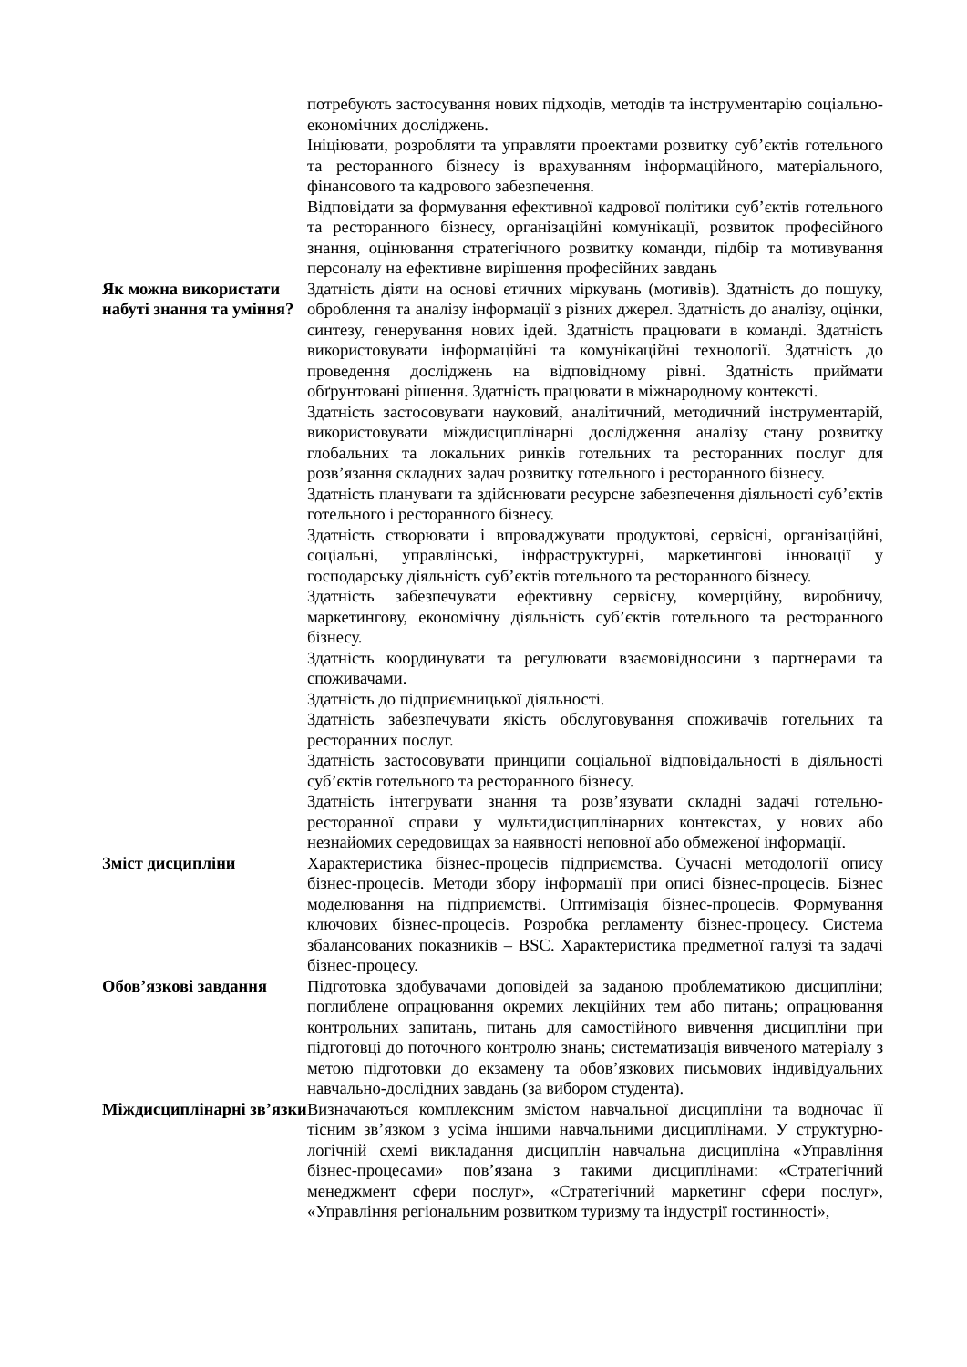| | потребують застосування нових підходів, методів та інструментарію соціально-економічних досліджень. Ініціювати, розробляти та управляти проектами розвитку суб’єктів готельного та ресторанного бізнесу із врахуванням інформаційного, матеріального, фінансового та кадрового забезпечення. Відповідати за формування ефективної кадрової політики суб’єктів готельного та ресторанного бізнесу, організаційні комунікації, розвиток професійного знання, оцінювання стратегічного розвитку команди, підбір та мотивування персоналу на ефективне вирішення професійних завдань |
| Як можна використати набуті знання та уміння? | Здатність діяти на основі етичних міркувань (мотивів). Здатність до пошуку, оброблення та аналізу інформації з різних джерел. Здатність до аналізу, оцінки, синтезу, генерування нових ідей. Здатність працювати в команді. Здатність використовувати інформаційні та комунікаційні технології. Здатність до проведення досліджень на відповідному рівні. Здатність приймати обґрунтовані рішення. Здатність працювати в міжнародному контексті. Здатність застосовувати науковий, аналітичний, методичний інструментарій, використовувати міждисциплінарні дослідження аналізу стану розвитку глобальних та локальних ринків готельних та ресторанних послуг для розв’язання складних задач розвитку готельного і ресторанного бізнесу. Здатність планувати та здійснювати ресурсне забезпечення діяльності суб’єктів готельного і ресторанного бізнесу. Здатність створювати і впроваджувати продуктові, сервісні, організаційні, соціальні, управлінські, інфраструктурні, маркетингові інновації у господарську діяльність суб’єктів готельного та ресторанного бізнесу. Здатність забезпечувати ефективну сервісну, комерційну, виробничу, маркетингову, економічну діяльність суб’єктів готельного та ресторанного бізнесу. Здатність координувати та регулювати взаємовідносини з партнерами та споживачами. Здатність до підприємницької діяльності. Здатність забезпечувати якість обслуговування споживачів готельних та ресторанних послуг. Здатність застосовувати принципи соціальної відповідальності в діяльності суб’єктів готельного та ресторанного бізнесу. Здатність інтегрувати знання та розв’язувати складні задачі готельно-ресторанної справи у мультидисциплінарних контекстах, у нових або незнайомих середовищах за наявності неповної або обмеженої інформації. |
| Зміст дисципліни | Характеристика бізнес-процесів підприємства. Сучасні методології опису бізнес-процесів. Методи збору інформації при описі бізнес-процесів. Бізнес моделювання на підприємстві. Оптимізація бізнес-процесів. Формування ключових бізнес-процесів. Розробка регламенту бізнес-процесу. Система збалансованих показників – BSC. Характеристика предметної галузі та задачі бізнес-процесу. |
| Обов’язкові завдання | Підготовка здобувачами доповідей за заданою проблематикою дисципліни; поглиблене опрацювання окремих лекційних тем або питань; опрацювання контрольних запитань, питань для самостійного вивчення дисципліни при підготовці до поточного контролю знань; систематизація вивченого матеріалу з метою підготовки до екзамену та обов’язкових письмових індивідуальних навчально-дослідних завдань (за вибором студента). |
| Міждисциплінарні зв’язки | Визначаються комплексним змістом навчальної дисципліни та водночас її тісним зв’язком з усіма іншими навчальними дисциплінами. У структурно-логічній схемі викладання дисциплін навчальна дисципліна «Управління бізнес-процесами» пов’язана з такими дисциплінами: «Стратегічний менеджмент сфери послуг», «Стратегічний маркетинг сфери послуг», «Управління регіональним розвитком туризму та індустрії гостинності», |